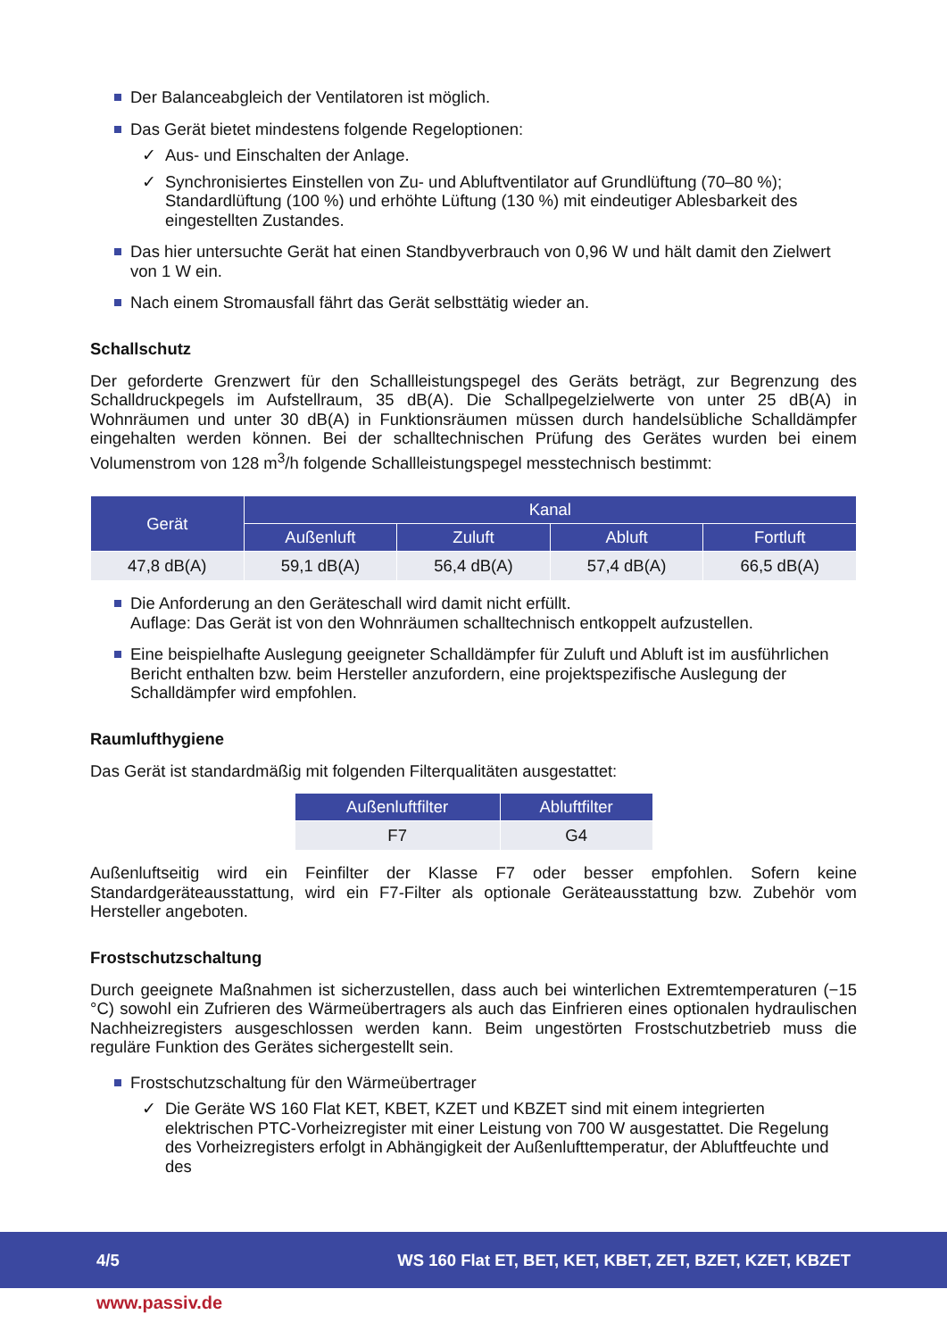Der Balanceabgleich der Ventilatoren ist möglich.
Das Gerät bietet mindestens folgende Regeloptionen:
✓ Aus- und Einschalten der Anlage.
✓ Synchronisiertes Einstellen von Zu- und Abluftventilator auf Grundlüftung (70–80 %); Standardlüftung (100 %) und erhöhte Lüftung (130 %) mit eindeutiger Ablesbarkeit des eingestellten Zustandes.
Das hier untersuchte Gerät hat einen Standbyverbrauch von 0,96 W und hält damit den Zielwert von 1 W ein.
Nach einem Stromausfall fährt das Gerät selbsttätig wieder an.
Schallschutz
Der geforderte Grenzwert für den Schallleistungspegel des Geräts beträgt, zur Begrenzung des Schalldruckpegels im Aufstellraum, 35 dB(A). Die Schallpegelzielwerte von unter 25 dB(A) in Wohnräumen und unter 30 dB(A) in Funktionsräumen müssen durch handelsübliche Schalldämpfer eingehalten werden können. Bei der schalltechnischen Prüfung des Gerätes wurden bei einem Volumenstrom von 128 m<sup>3</sup>/h folgende Schallleistungspegel messtechnisch bestimmt:
| Gerät | Kanal | | | |
| --- | --- | --- | --- | --- |
| | Außenluft | Zuluft | Abluft | Fortluft |
| 47,8 dB(A) | 59,1 dB(A) | 56,4 dB(A) | 57,4 dB(A) | 66,5 dB(A) |
Die Anforderung an den Geräteschall wird damit nicht erfüllt.
Auflage: Das Gerät ist von den Wohnräumen schalltechnisch entkoppelt aufzustellen.
Eine beispielhafte Auslegung geeigneter Schalldämpfer für Zuluft und Abluft ist im ausführlichen Bericht enthalten bzw. beim Hersteller anzufordern, eine projektspezifische Auslegung der Schalldämpfer wird empfohlen.
Raumlufthygiene
Das Gerät ist standardmäßig mit folgenden Filterqualitäten ausgestattet:
| Außenluftfilter | Abluftfilter |
| --- | --- |
| F7 | G4 |
Außenluftseitig wird ein Feinfilter der Klasse F7 oder besser empfohlen. Sofern keine Standardgeräteausstattung, wird ein F7-Filter als optionale Geräteausstattung bzw. Zubehör vom Hersteller angeboten.
Frostschutzschaltung
Durch geeignete Maßnahmen ist sicherzustellen, dass auch bei winterlichen Extremtemperaturen (−15 °C) sowohl ein Zufrieren des Wärmeübertragers als auch das Einfrieren eines optionalen hydraulischen Nachheizregisters ausgeschlossen werden kann. Beim ungestörten Frostschutzbetrieb muss die reguläre Funktion des Gerätes sichergestellt sein.
Frostschutzschaltung für den Wärmeübertrager
✓ Die Geräte WS 160 Flat KET, KBET, KZET und KBZET sind mit einem integrierten elektrischen PTC-Vorheizregister mit einer Leistung von 700 W ausgestattet. Die Regelung des Vorheizregisters erfolgt in Abhängigkeit der Außenlufttemperatur, der Abluftfeuchte und des
4/5 WS 160 Flat ET, BET, KET, KBET, ZET, BZET, KZET, KBZET
www.passiv.de